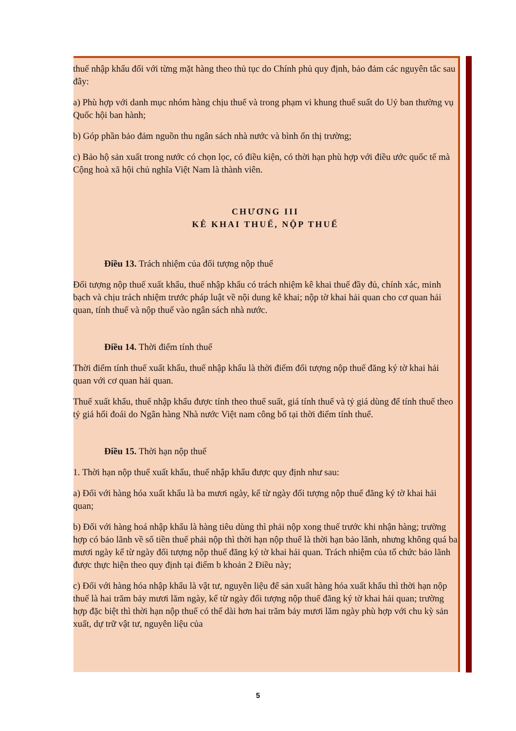thuế nhập khẩu đối với từng mặt hàng theo thủ tục do Chính phủ quy định, bảo đảm các nguyên tắc sau đây:
a) Phù hợp với danh mục nhóm hàng chịu thuế và trong phạm vi khung thuế suất do Uỷ ban thường vụ Quốc hội ban hành;
b) Góp phần bảo đảm nguồn thu ngân sách nhà nước và bình ổn thị trường;
c) Bảo hộ sản xuất trong nước có chọn lọc, có điều kiện, có thời hạn phù hợp với điều ước quốc tế mà Cộng hoà xã hội chủ nghĩa Việt Nam là thành viên.
CHƯƠNG III
KÊ KHAI THUẾ, NỘP THUẾ
Điều 13. Trách nhiệm của đối tượng nộp thuế
Đối tượng nộp thuế xuất khẩu, thuế nhập khẩu có trách nhiệm kê khai thuế đầy đủ, chính xác, minh bạch và chịu trách nhiệm trước pháp luật về nội dung kê khai; nộp tờ khai hải quan cho cơ quan hải quan, tính thuế và nộp thuế vào ngân sách nhà nước.
Điều 14. Thời điểm tính thuế
Thời điểm tính thuế xuất khẩu, thuế nhập khẩu là thời điểm đối tượng nộp thuế đăng ký tờ khai hải quan với cơ quan hải quan.
Thuế xuất khẩu, thuế nhập khẩu được tính theo thuế suất, giá tính thuế và tỷ giá dùng để tính thuế theo tỷ giá hối đoái do Ngân hàng Nhà nước Việt nam công bố tại thời điểm tính thuế.
Điều 15. Thời hạn nộp thuế
1. Thời hạn nộp thuế xuất khẩu, thuế nhập khẩu được quy định như sau:
a) Đối với hàng hóa xuất khẩu là ba mươi ngày, kể từ ngày đối tượng nộp thuế đăng ký tờ khai hải quan;
b) Đối với hàng hoá nhập khẩu là hàng tiêu dùng thì phải nộp xong thuế trước khi nhận hàng; trường hợp có bảo lãnh về số tiền thuế phải nộp thì thời hạn nộp thuế là thời hạn bảo lãnh, nhưng không quá ba mươi ngày kể từ ngày đối tượng nộp thuế đăng ký tờ khai hải quan. Trách nhiệm của tổ chức bảo lãnh được thực hiện theo quy định tại điểm b khoản 2 Điều này;
c) Đối với hàng hóa nhập khẩu là vật tư, nguyên liệu để sản xuất hàng hóa xuất khẩu thì thời hạn nộp thuế là hai trăm bảy mươi lăm ngày, kể từ ngày đối tượng nộp thuế đăng ký tờ khai hải quan; trường hợp đặc biệt thì thời hạn nộp thuế có thể dài hơn hai trăm bảy mươi lăm ngày phù hợp với chu kỳ sản xuất, dự trữ vật tư, nguyên liệu của
5